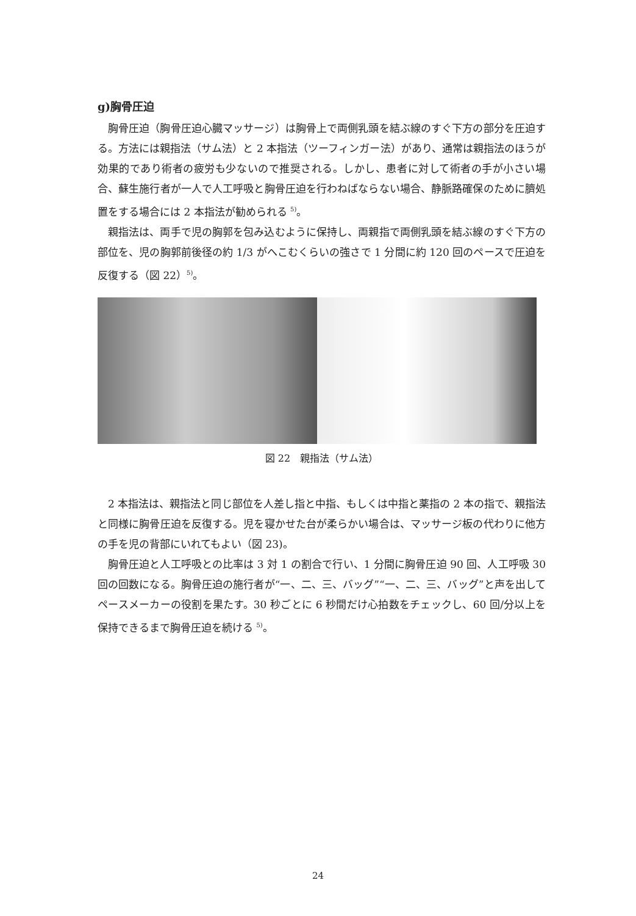g)胸骨圧迫
胸骨圧迫（胸骨圧迫心臓マッサージ）は胸骨上で両側乳頭を結ぶ線のすぐ下方の部分を圧迫する。方法には親指法（サム法）と 2 本指法（ツーフィンガー法）があり、通常は親指法のほうが効果的であり術者の疲労も少ないので推奨される。しかし、患者に対して術者の手が小さい場合、蘇生施行者が一人で人工呼吸と胸骨圧迫を行わねばならない場合、静脈路確保のために臍処置をする場合には 2 本指法が勧められる <sup>5)</sup>。
親指法は、両手で児の胸郭を包み込むように保持し、両親指で両側乳頭を結ぶ線のすぐ下方の部位を、児の胸郭前後径の約 1/3 がへこむくらいの強さで 1 分間に約 120 回のペースで圧迫を反復する（図 22）<sup>5)</sup>。
図 22　親指法（サム法）
2 本指法は、親指法と同じ部位を人差し指と中指、もしくは中指と薬指の 2 本の指で、親指法と同様に胸骨圧迫を反復する。児を寝かせた台が柔らかい場合は、マッサージ板の代わりに他方の手を児の背部にいれてもよい（図 23)。
胸骨圧迫と人工呼吸との比率は 3 対 1 の割合で行い、1 分間に胸骨圧迫 90 回、人工呼吸 30 回の回数になる。胸骨圧迫の施行者が“一、二、三、バッグ”“一、二、三、バッグ”と声を出してペースメーカーの役割を果たす。30 秒ごとに 6 秒間だけ心拍数をチェックし、60 回/分以上を保持できるまで胸骨圧迫を続ける <sup>5)</sup>。
24